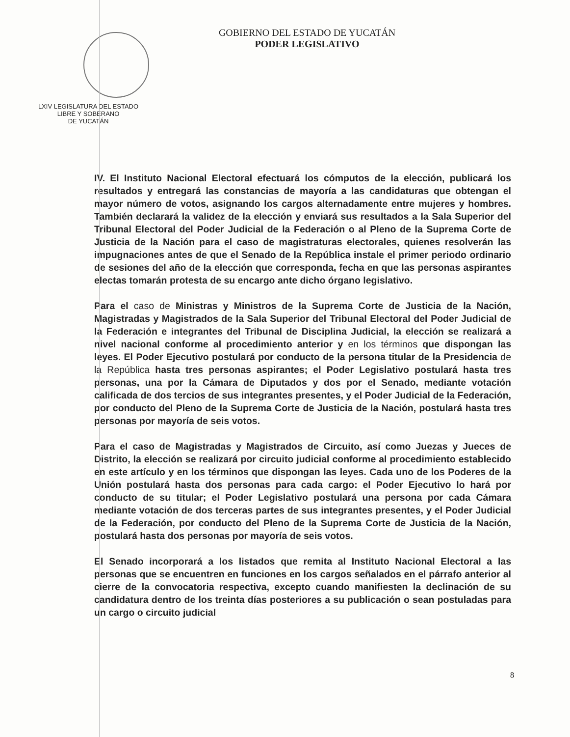LXIV LEGISLATURA DEL ESTADO
LIBRE Y SOBERANO
DE YUCATÁN
GOBIERNO DEL ESTADO DE YUCATÁN
PODER LEGISLATIVO
IV. El Instituto Nacional Electoral efectuará los cómputos de la elección, publicará los resultados y entregará las constancias de mayoría a las candidaturas que obtengan el mayor número de votos, asignando los cargos alternadamente entre mujeres y hombres. También declarará la validez de la elección y enviará sus resultados a la Sala Superior del Tribunal Electoral del Poder Judicial de la Federación o al Pleno de la Suprema Corte de Justicia de la Nación para el caso de magistraturas electorales, quienes resolverán las impugnaciones antes de que el Senado de la República instale el primer periodo ordinario de sesiones del año de la elección que corresponda, fecha en que las personas aspirantes electas tomarán protesta de su encargo ante dicho órgano legislativo.
Para el caso de Ministras y Ministros de la Suprema Corte de Justicia de la Nación, Magistradas y Magistrados de la Sala Superior del Tribunal Electoral del Poder Judicial de la Federación e integrantes del Tribunal de Disciplina Judicial, la elección se realizará a nivel nacional conforme al procedimiento anterior y en los términos que dispongan las leyes. El Poder Ejecutivo postulará por conducto de la persona titular de la Presidencia de la República hasta tres personas aspirantes; el Poder Legislativo postulará hasta tres personas, una por la Cámara de Diputados y dos por el Senado, mediante votación calificada de dos tercios de sus integrantes presentes, y el Poder Judicial de la Federación, por conducto del Pleno de la Suprema Corte de Justicia de la Nación, postulará hasta tres personas por mayoría de seis votos.
Para el caso de Magistradas y Magistrados de Circuito, así como Juezas y Jueces de Distrito, la elección se realizará por circuito judicial conforme al procedimiento establecido en este artículo y en los términos que dispongan las leyes. Cada uno de los Poderes de la Unión postulará hasta dos personas para cada cargo: el Poder Ejecutivo lo hará por conducto de su titular; el Poder Legislativo postulará una persona por cada Cámara mediante votación de dos terceras partes de sus integrantes presentes, y el Poder Judicial de la Federación, por conducto del Pleno de la Suprema Corte de Justicia de la Nación, postulará hasta dos personas por mayoría de seis votos.
El Senado incorporará a los listados que remita al Instituto Nacional Electoral a las personas que se encuentren en funciones en los cargos señalados en el párrafo anterior al cierre de la convocatoria respectiva, excepto cuando manifiesten la declinación de su candidatura dentro de los treinta días posteriores a su publicación o sean postuladas para un cargo o circuito judicial
8